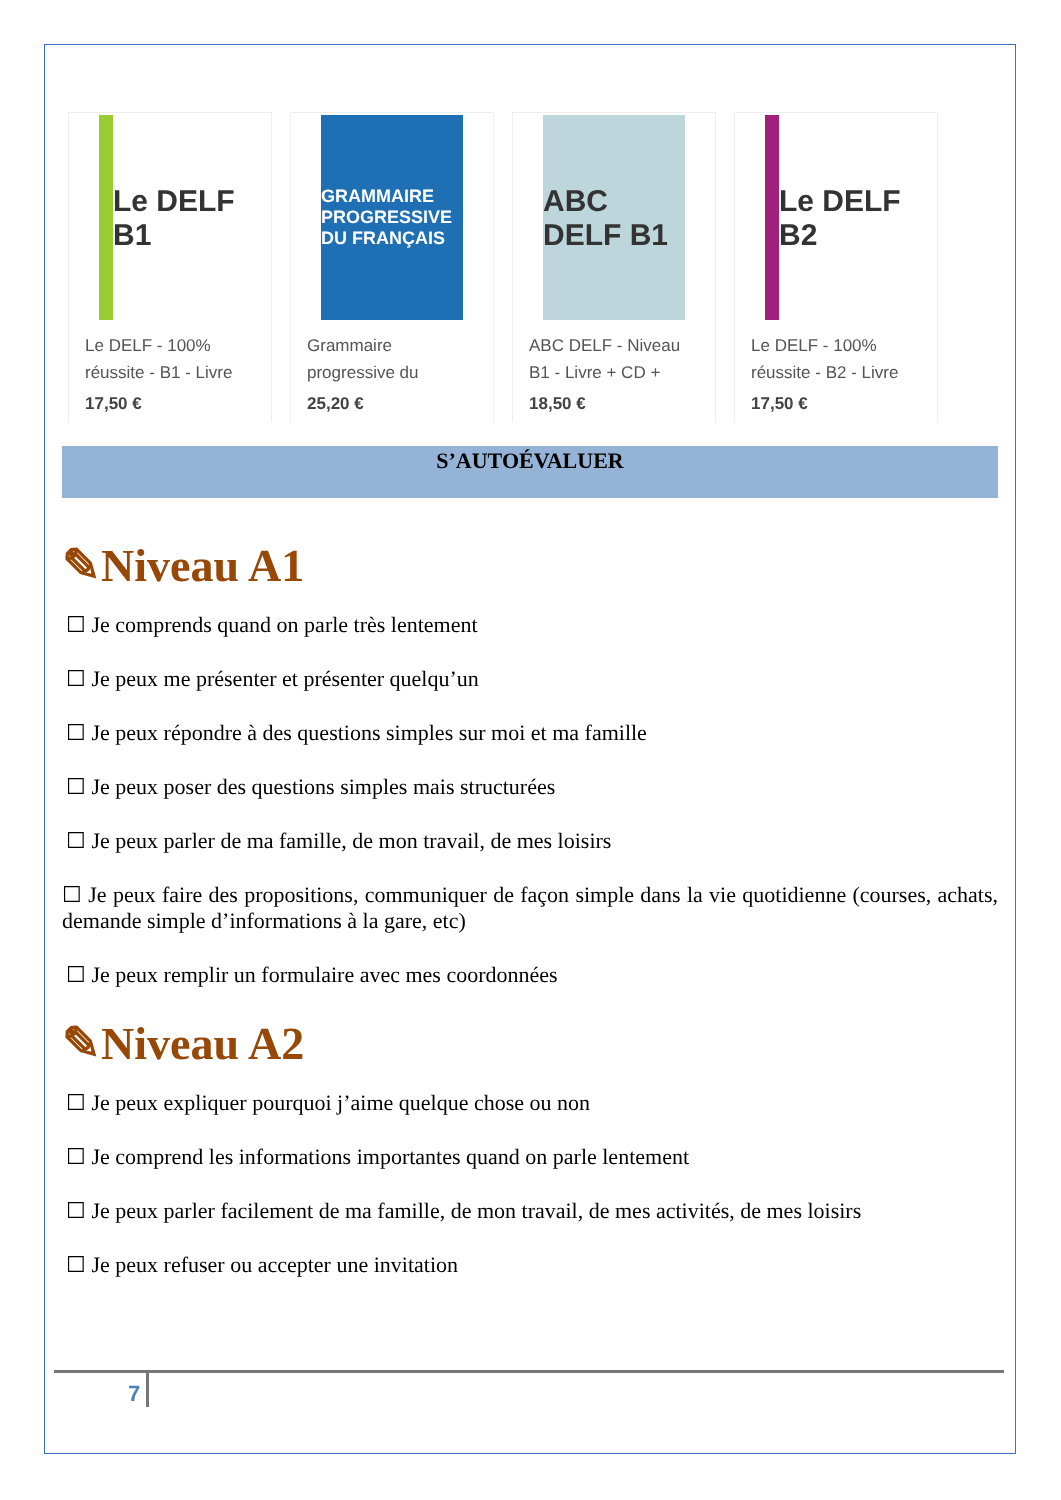Le DELF B1
Le DELF - 100% réussite - B1 - Livre
17,50 €
GRAMMAIRE PROGRESSIVE DU FRANÇAIS
Grammaire progressive du
25,20 €
ABC DELF B1
ABC DELF - Niveau B1 - Livre + CD +
18,50 €
Le DELF B2
Le DELF - 100% réussite - B2 - Livre
17,50 €
S’AUTOÉVALUER
✎Niveau A1
☐ Je comprends quand on parle très lentement
☐ Je peux me présenter et présenter quelqu’un
☐ Je peux répondre à des questions simples sur moi et ma famille
☐ Je peux poser des questions simples mais structurées
☐ Je peux parler de ma famille, de mon travail, de mes loisirs
☐ Je peux faire des propositions, communiquer de façon simple dans la vie quotidienne (courses, achats, demande simple d’informations à la gare, etc)
☐ Je peux remplir un formulaire avec mes coordonnées
✎Niveau A2
☐ Je peux expliquer pourquoi j’aime quelque chose ou non
☐ Je comprend les informations importantes quand on parle lentement
☐ Je peux parler facilement de ma famille, de mon travail, de mes activités, de mes loisirs
☐ Je peux refuser ou accepter une invitation
7